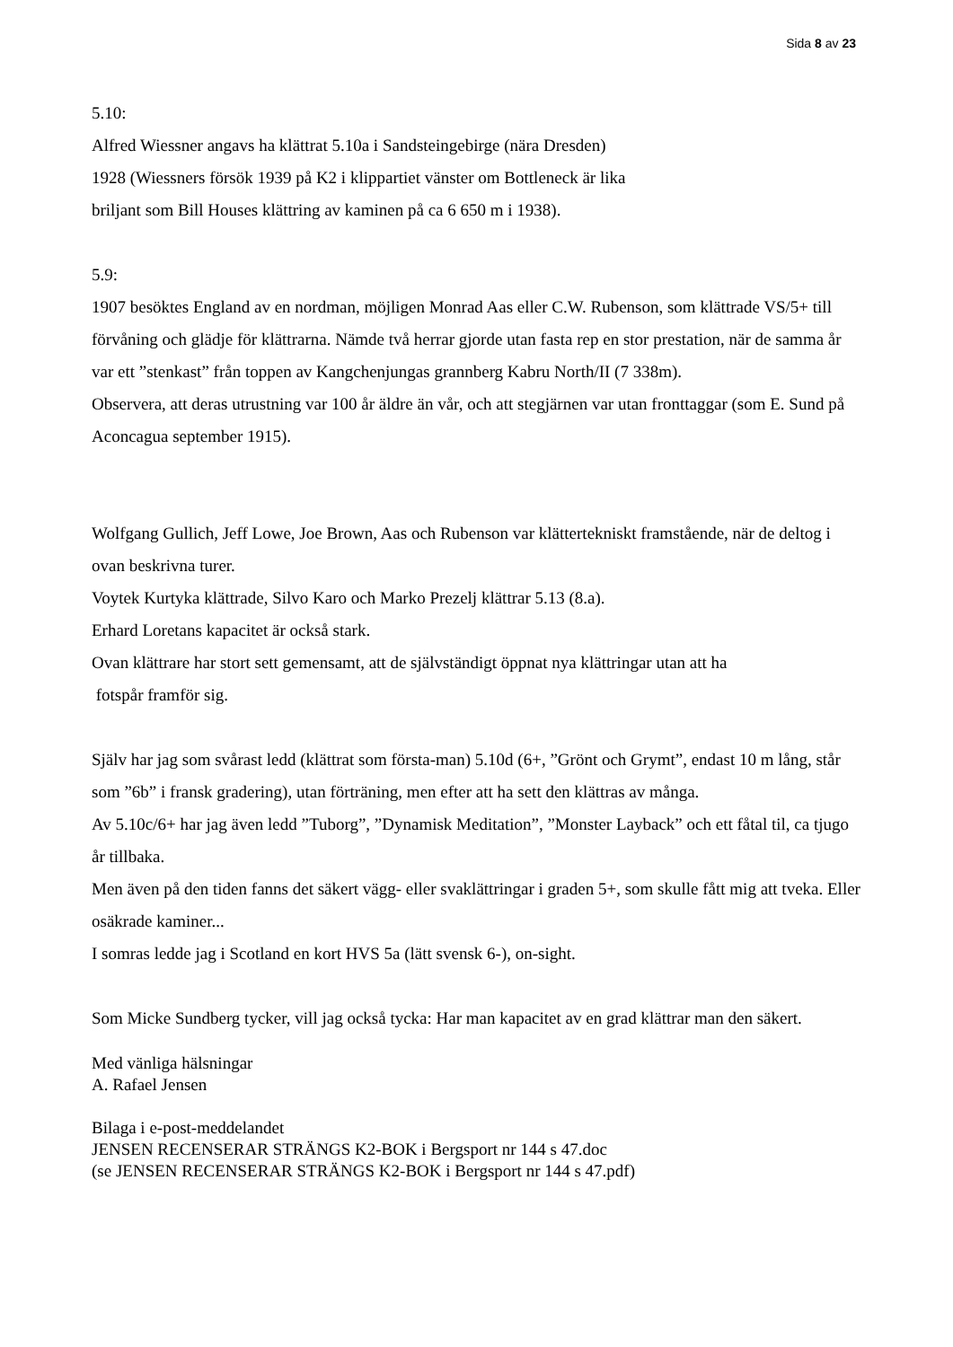Sida 8 av 23
5.10:
Alfred Wiessner angavs ha klättrat 5.10a i Sandsteingebirge (nära Dresden)
1928 (Wiessners försök 1939 på K2 i klippartiet vänster om Bottleneck är lika
briljant som Bill Houses klättring av kaminen på ca 6 650 m i 1938).
5.9:
1907 besöktes England av en nordman, möjligen Monrad Aas eller C.W. Rubenson, som klättrade VS/5+ till förvåning och glädje för klättrarna. Nämde två herrar gjorde utan fasta rep en stor prestation, när de samma år var ett ”stenkast” från toppen av Kangchenjungas grannberg Kabru North/II (7 338m).
Observera, att deras utrustning var 100 år äldre än vår, och att stegjärnen var utan fronttaggar (som E. Sund på Aconcagua september 1915).
Wolfgang Gullich, Jeff Lowe, Joe Brown, Aas och Rubenson var klättertekniskt framstående, när de deltog i ovan beskrivna turer.
Voytek Kurtyka klättrade, Silvo Karo och Marko Prezelj klättrar 5.13 (8.a).
Erhard Loretans kapacitet är också stark.
Ovan klättrare har stort sett gemensamt, att de självständigt öppnat nya klättringar utan att ha
fotspår framför sig.
Själv har jag som svårast ledd (klättrat som första-man) 5.10d (6+, ”Grönt och Grymt”, endast 10 m lång, står som ”6b” i fransk gradering), utan förträning, men efter att ha sett den klättras av många.
Av 5.10c/6+ har jag även ledd ”Tuborg”, ”Dynamisk Meditation”, ”Monster Layback” och ett fåtal til, ca tjugo år tillbaka.
Men även på den tiden fanns det säkert vägg- eller svaklättringar i graden 5+, som skulle fått mig att tveka. Eller osäkrade kaminer...
I somras ledde jag i Scotland en kort HVS 5a (lätt svensk 6-), on-sight.
Som Micke Sundberg tycker, vill jag också tycka: Har man kapacitet av en grad klättrar man den säkert.
Med vänliga hälsningar
A. Rafael Jensen
Bilaga i e-post-meddelandet
JENSEN RECENSERAR STRÄNGS K2-BOK i Bergsport nr 144 s 47.doc
(se JENSEN RECENSERAR STRÄNGS K2-BOK i Bergsport nr 144 s 47.pdf)